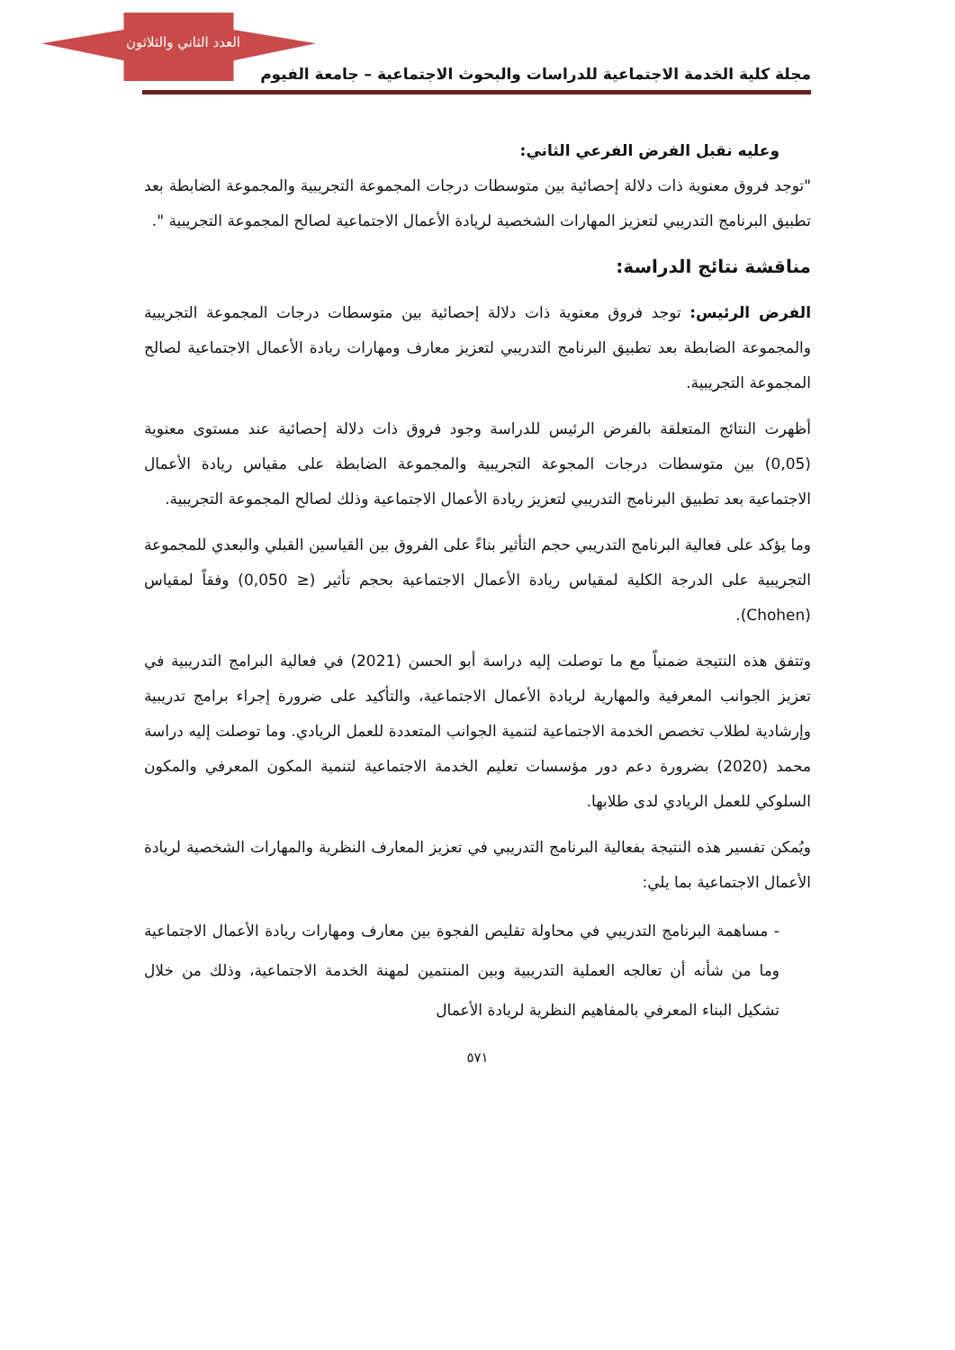العدد الثاني والثلاثون
مجلة كلية الخدمة الاجتماعية للدراسات والبحوث الاجتماعية – جامعة الفيوم
وعليه نقبل الفرض الفرعي الثاني:
"توجد فروق معنوية ذات دلالة إحصائية بين متوسطات درجات المجموعة التجريبية والمجموعة الضابطة بعد تطبيق البرنامج التدريبي لتعزيز المهارات الشخصية لريادة الأعمال الاجتماعية لصالح المجموعة التجريبية ".
مناقشة نتائج الدراسة:
الفرض الرئيس: توجد فروق معنوية ذات دلالة إحصائية بين متوسطات درجات المجموعة التجريبية والمجموعة الضابطة بعد تطبيق البرنامج التدريبي لتعزيز معارف ومهارات ريادة الأعمال الاجتماعية لصالح المجموعة التجريبية.
أظهرت النتائج المتعلقة بالفرض الرئيس للدراسة وجود فروق ذات دلالة إحصائية عند مستوى معنوية (0,05) بين متوسطات درجات المجوعة التجريبية والمجموعة الضابطة على مقياس ريادة الأعمال الاجتماعية بعد تطبيق البرنامج التدريبي لتعزيز ريادة الأعمال الاجتماعية وذلك لصالح المجموعة التجريبية.
وما يؤكد على فعالية البرنامج التدريبي حجم التأثير بناءً على الفروق بين القياسين القبلي والبعدي للمجموعة التجريبية على الدرجة الكلية لمقياس ريادة الأعمال الاجتماعية بحجم تأثير (≤ 0,050) وفقاً لمقياس (Chohen).
وتتفق هذه النتيجة ضمنياً مع ما توصلت إليه دراسة أبو الحسن (2021) في فعالية البرامج التدريبية في تعزيز الجوانب المعرفية والمهارية لريادة الأعمال الاجتماعية، والتأكيد على ضرورة إجراء برامج تدريبية وإرشادية لطلاب تخصص الخدمة الاجتماعية لتنمية الجوانب المتعددة للعمل الريادي. وما توصلت إليه دراسة محمد (2020) بضرورة دعم دور مؤسسات تعليم الخدمة الاجتماعية لتنمية المكون المعرفي والمكون السلوكي للعمل الريادي لدى طلابها.
ويُمكن تفسير هذه النتيجة بفعالية البرنامج التدريبي في تعزيز المعارف النظرية والمهارات الشخصية لريادة الأعمال الاجتماعية بما يلي:
- مساهمة البرنامج التدريبي في محاولة تقليص الفجوة بين معارف ومهارات ريادة الأعمال الاجتماعية وما من شأنه أن تعالجه العملية التدريبية وبين المنتمين لمهنة الخدمة الاجتماعية، وذلك من خلال تشكيل البناء المعرفي بالمفاهيم النظرية لريادة الأعمال
٥٧١